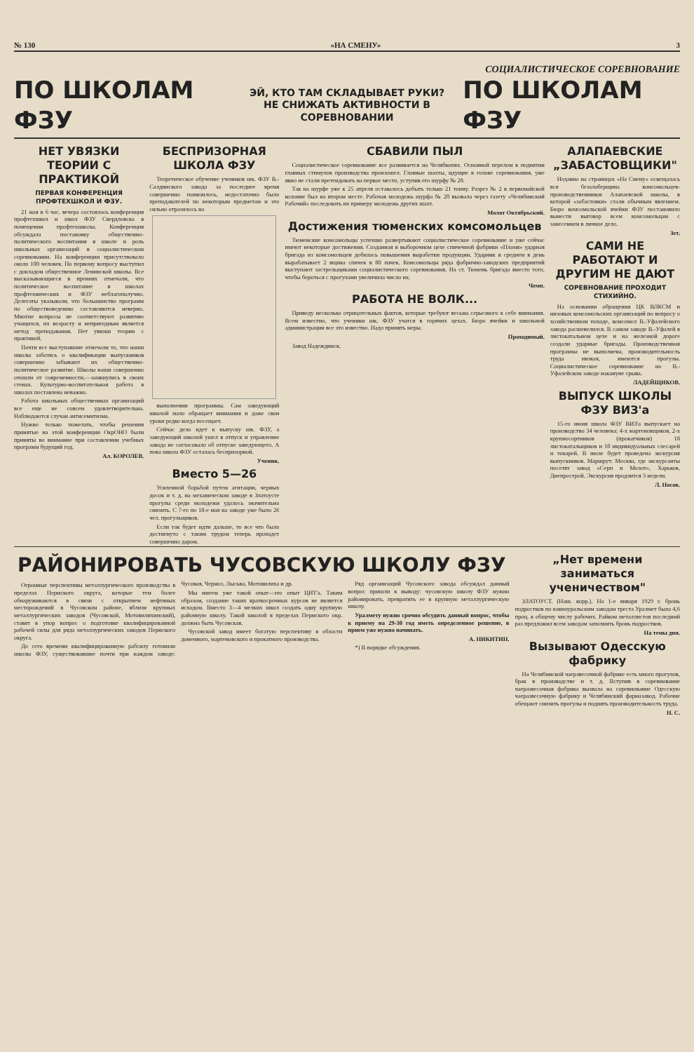№ 130 «НА СМЕНУ» 3
СОЦИАЛИСТИЧЕСКОЕ СОРЕВНОВАНИЕ
ПО ШКОЛАМ ФЗУ
ЭЙ, КТО ТАМ СКЛАДЫВАЕТ РУКИ?
НЕ СНИЖАТЬ АКТИВНОСТИ В СОРЕВНОВАНИИ
ПО ШКОЛАМ ФЗУ
НЕТ УВЯЗКИ ТЕОРИИ С ПРАКТИКОЙ
ПЕРВАЯ КОНФЕРЕНЦИЯ ПРОФТЕХШКОЛ И ФЗУ.
21 мая в 6 час. вечера состоялась конференция профтехшкол и школ ФЗУ Свердловска в помещении профтехшколы. Конференция обсуждала постановку общественно-политического воспитания в школе и роль школьных организаций в социалистическом соревновании. На конференции присутствовало около 100 человек. По первому вопросу выступил с докладом общественное Ленинской школы. Все высказывающиеся в прениях отмечали, что политическое воспитание в школах профтехнических и ФЗУ неблагополучно. Делегаты указывали, что большинство программ по обществоведению составляются неверно. Многие вопросы не соответствуют развитию учащихся, их возрасту и непригодным является метод преподавания. Нет увязки теории с практикой.
Почти все выступавшие отмечали то, что наши школы заботясь о квалификации выпускников совершенно забывают их общественно-политическое развитие. Школы наши совершенно отошли от современности,—замкнулись в своих стенах. Культурно-воспитательная работа в школах поставлена неважно.
Работа школьных общественных организаций все еще не совсем удовлетворительна. Наблюдаются случаи антисемитизма.
Нужно только пожелать, чтобы решения принятые на этой конференции ОкрОНО были приняты во внимание при составлении учебных программ будущий год.
Ал. КОРОЛЕВ.
БЕСПРИЗОРНАЯ ШКОЛА ФЗУ
Теоретическое обучение учеников шк. ФЗУ В.-Салдинского завода за последнее время совершенно понизилось, недостаточно было преподавателей по некоторым предметам и это сильно отразилось на
выполнении программы. Сам заведующий школой мало обращает внимания и даже свои уроки редко когда посещает.
Сейчас дело идет к выпуску шк. ФЗУ, а заведующий школой ушел в отпуск и управление завода не согласовало об отпуске заведующего. А пока школа ФЗУ осталась беспризорной.
Ученик.
Вместо 5—26
Усиленной борьбой путем агитации, черных досок и т. д. на механическом заводе в Златоусте прогулы среди молодежи удалось значительно снизить. С 7-го по 18-е мая на заводе уже было 26 чел. прогульщиков.
Если так будет идти дальше, то все что было достигнуто с таким трудом теперь пропадет совершенно даром.
СБАВИЛИ ПЫЛ
Социалистическое соревнование все развивается на Челябкопях. Основной перелом в поднятии главных стимулов производства произошел. Главные шахты, идущие в голове соревнования, уже явно не стали претендовать на первое место, уступив его шурфу № 20.
Так на шурфе уже к 25 апреля оставалось добыть только 21 тонну. Разрез № 2 в первомайской колонне был на втором месте. Рабочая молодежь шурфа № 20 вызвала через газету «Челябинский Рабочий» последовать их примеру молодежь других шахт.
Молот Октябрьский.
Достижения тюменских комсомольцев
Тюменские комсомольцы успешно развертывают социалистическое соревнование и уже сейчас имеют некоторые достижения. Созданная в выборочном цехе спичечной фабрики «Пламя» ударная бригада из комсомольцев добилась повышения выработки продукции. Ударник в среднем в день вырабатывает 2 ящика спичек в 80 пачек. Комсомольцы ряда фабрично-заводских предприятий выступают застрельщиками социалистического соревнования. На ст. Тюмень бригада вместо того, чтобы бороться с прогулами увеличила число их.
Чемп.
РАБОТА НЕ ВОЛК...
Приведу несколько отрицательных фактов, которые требуют весьма серьезного к себе внимания. Всем известно, что ученики шк. ФЗУ учатся в горячих цехах. Бюро ячейки и школьной администрации все это известно. Надо принять меры.
Проходимый.
Завод Надеждинск.
АЛАПАЕВСКИЕ „ЗАБАСТОВЩИКИ"
Недавно на страницах «На Смену» освещалась вся безалаберщина комсомольцев-производственников Алапаевской школы, в которой «забастовки» стали обычным явлением. Бюро комсомольской ячейки ФЗУ постановило вынести выговор всем комсомольцам с занесением в личное дело.
Зет.
САМИ НЕ РАБОТАЮТ И ДРУГИМ НЕ ДАЮТ
СОРЕВНОВАНИЕ ПРОХОДИТ СТИХИЙНО.
На основании обращения ЦК ВЛКСМ и низовых комсомольских организаций по вопросу о хозяйственном походе, комсомол В.-Уфалейского завода расшевелился. В самом заводе В.-Уфалей в листокатальном цехе и на железной дороге создали ударные бригады. Производственная программа не выполнена, производительность труда низкая, имеются прогулы. Социалистическое соревнование на В.-Уфалейском заводе накануне срыва.
ЛАДЕЙЩИКОВ.
ВЫПУСК ШКОЛЫ ФЗУ ВИЗ'а
15-го июня школа ФЗУ ВИЗ'а выпускает на производство 34 человека: 4-х мартеновщиков, 2-х крупносортников (прокатчиков) 18 листокатальщиков и 10 индивидуальных слесарей и токарей. В июле будет проведена экскурсия выпускников. Маршрут: Москва, где экскурсанты посетят завод «Серп и Молот», Харьков, Днепрострой. Экскурсия продлится 3 недели.
Л. Носов.
РАЙОНИРОВАТЬ ЧУСОВСКУЮ ШКОЛУ ФЗУ
Огромные перспективы металлургического производства в пределах Пермского округа, которые тем более обнаруживаются в связи с открытием нефтяных месторождений в Чусовском районе, вблизи крупных металлургических заводов (Чусовской, Мотовилихинский), ставят в упор вопрос о подготовке квалифицированной рабочей силы для ряда металлургических заводов Пермского округа.
До сего времени квалифицированную рабсилу готовили школы ФЗУ, существовавшие почти при каждом заводе: Чусовая, Чермоз, Лысьва, Мотовилиха и др.
Мы имеем уже такой опыт—это опыт ЦИТ'а. Таким образом, создание таких краткосрочных курсов не является исходом. Вместо 3—4 мелких школ создать одну крупную районную школу. Такой школой в пределах Пермского окр. должна быть Чусовская.
Чусовской завод имеет богатую перспективу в области доменного, мартеновского и прокатного производства.
Ряд организаций Чусовского завода обсуждал данный вопрос пришли к выводу: чусовскую школу ФЗУ нужно районировать, превратить ее в крупную металлургическую школу.
Уралмету нужно срочно обсудить данный вопрос, чтобы к приему на 29-30 год иметь определенное решение, в прием уже нужно начинать.
А. НИКИТИН.
*) В порядке обсуждения.
„Нет времени заниматься ученичеством"
ЗЛАТОУСТ. (Наш. корр.). На 1-е января 1929 г. бронь подростков по южноуральским заводам треста Уралмет была 4,6 проц. к общему числу рабочих. Райком металлистов последний раз предложил всем заводам заполнить бронь подростков.
На темы дня.
Вызывают Одесскую фабрику
На Челябинской чаерзвесочной фабрике есть много прогулов, брак в производстве и т. д. Вступив в соревнование чаеразвесочная фабрика вызвала на соревнование Одесскую чаеразвесочную фабрику и Челябинский фармазавод. Рабочие обещают снизить прогулы и поднять производительность труда.
Н. С.